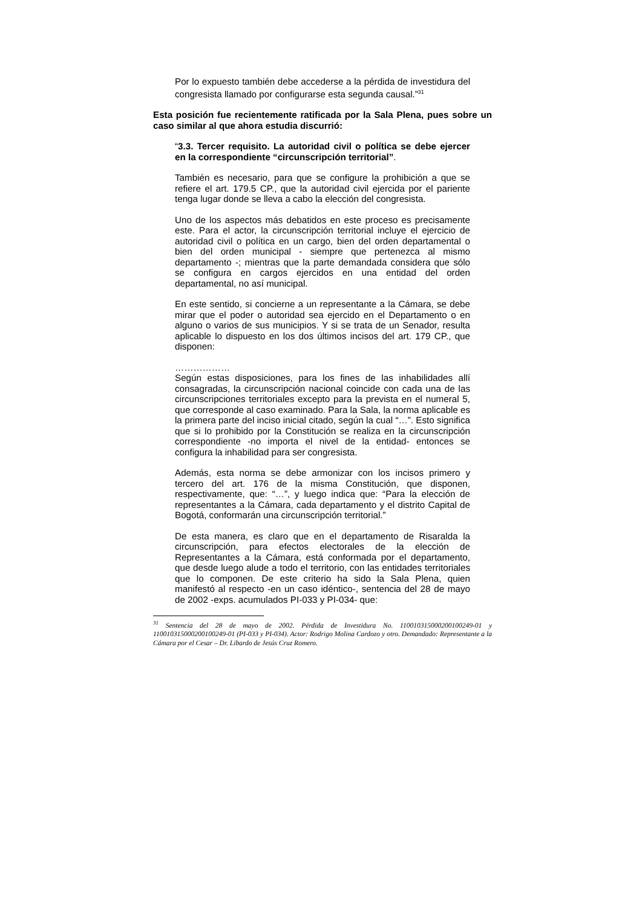Por lo expuesto también debe accederse a la pérdida de investidura del congresista llamado por configurarse esta segunda causal.”<sup>31</sup>
Esta posición fue recientemente ratificada por la Sala Plena, pues sobre un caso similar al que ahora estudia discurrió:
“3.3. Tercer requisito. La autoridad civil o política se debe ejercer en la correspondiente “circunscripción territorial”.
También es necesario, para que se configure la prohibición a que se refiere el art. 179.5 CP., que la autoridad civil ejercida por el pariente tenga lugar donde se lleva a cabo la elección del congresista.
Uno de los aspectos más debatidos en este proceso es precisamente este. Para el actor, la circunscripción territorial incluye el ejercicio de autoridad civil o política en un cargo, bien del orden departamental o bien del orden municipal - siempre que pertenezca al mismo departamento -; mientras que la parte demandada considera que sólo se configura en cargos ejercidos en una entidad del orden departamental, no así municipal.
En este sentido, si concierne a un representante a la Cámara, se debe mirar que el poder o autoridad sea ejercido en el Departamento o en alguno o varios de sus municipios. Y si se trata de un Senador, resulta aplicable lo dispuesto en los dos últimos incisos del art. 179 CP., que disponen:
………………
Según estas disposiciones, para los fines de las inhabilidades allí consagradas, la circunscripción nacional coincide con cada una de las circunscripciones territoriales excepto para la prevista en el numeral 5, que corresponde al caso examinado. Para la Sala, la norma aplicable es la primera parte del inciso inicial citado, según la cual “…”. Esto significa que si lo prohibido por la Constitución se realiza en la circunscripción correspondiente -no importa el nivel de la entidad- entonces se configura la inhabilidad para ser congresista.
Además, esta norma se debe armonizar con los incisos primero y tercero del art. 176 de la misma Constitución, que disponen, respectivamente, que: “…”, y luego indica que: “Para la elección de representantes a la Cámara, cada departamento y el distrito Capital de Bogotá, conformarán una circunscripción territorial.”
De esta manera, es claro que en el departamento de Risaralda la circunscripción, para efectos electorales de la elección de Representantes a la Cámara, está conformada por el departamento, que desde luego alude a todo el territorio, con las entidades territoriales que lo componen. De este criterio ha sido la Sala Plena, quien manifestó al respecto -en un caso idéntico-, sentencia del 28 de mayo de 2002 -exps. acumulados PI-033 y PI-034- que:
<sup>31</sup> Sentencia del 28 de mayo de 2002. Pérdida de Investidura No. 11001031500020010024​9-01 y 110010315000200100249-01 (PI-033 y PI-034). Actor: Rodrigo Molina Cardozo y otro. Demandado: Representante a la Cámara por el Cesar – Dr. Libardo de Jesús Cruz Romero.